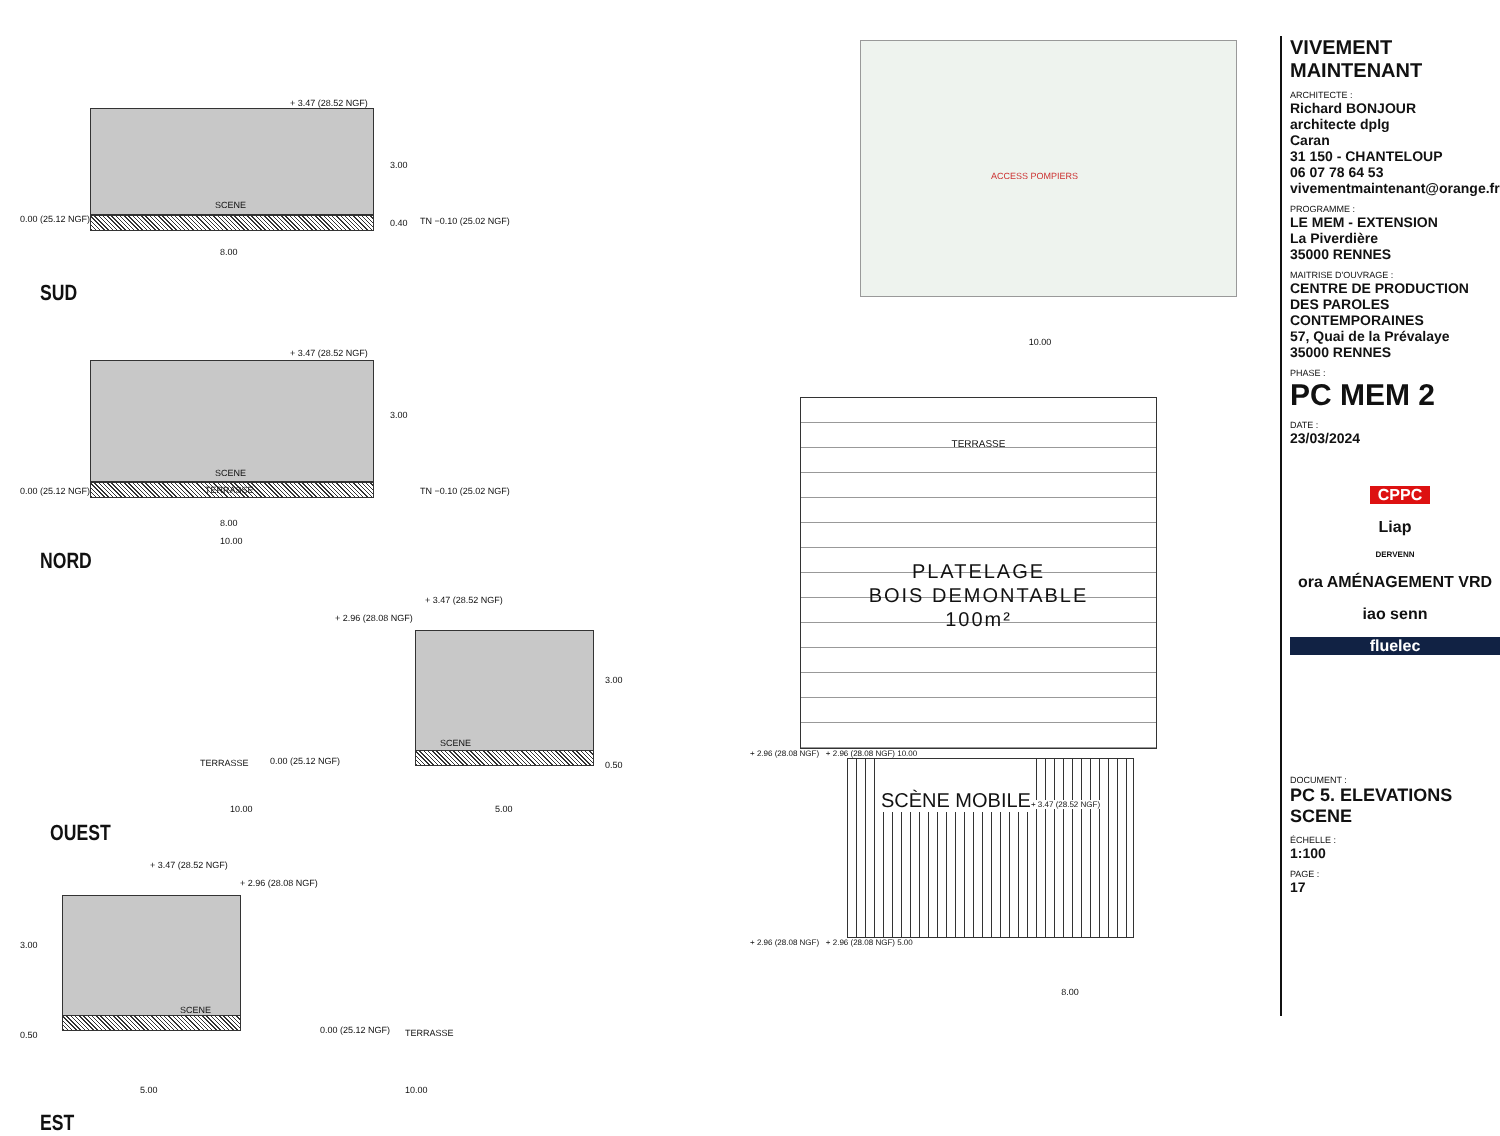+ 3.47 (28.52 NGF)
SCENE
0.00 (25.12 NGF)
3.00
0.40 TN −0.10 (25.02 NGF)
8.00
SUD
+ 3.47 (28.52 NGF)
SCENE
TERRASSE 0.00 (25.12 NGF)
3.00
TN −0.10 (25.02 NGF)
8.00
10.00
NORD
+ 3.47 (28.52 NGF)
+ 2.96 (28.08 NGF)
SCENE
TERRASSE 0.00 (25.12 NGF)
3.00
0.50
10.00 5.00
OUEST
+ 3.47 (28.52 NGF)
+ 2.96 (28.08 NGF)
SCENE
3.00
0.50 0.00 (25.12 NGF) TERRASSE
5.00 10.00
EST
ACCESS POMPIERS
10.00
TERRASSE
PLATELAGE
BOIS DEMONTABLE
100m²
+ 2.96 (28.08 NGF) + 2.96 (28.08 NGF) 10.00
SCÈNE MOBILE
+ 3.47 (28.52 NGF)
+ 2.96 (28.08 NGF) + 2.96 (28.08 NGF) 5.00
8.00
VIVEMENT MAINTENANT
ARCHITECTE :
Richard BONJOUR
architecte dplg
Caran
31 150 - CHANTELOUP
06 07 78 64 53
vivementmaintenant@orange.fr
PROGRAMME :
LE MEM - EXTENSION
La Piverdière
35000 RENNES
MAITRISE D'OUVRAGE :
CENTRE DE PRODUCTION DES PAROLES CONTEMPORAINES
57, Quai de la Prévalaye
35000 RENNES
PHASE :
PC MEM 2
DATE :
23/03/2024
CPPC
Liap
DERVENN
ora AMÉNAGEMENT VRD
iao senn
fluelec
DOCUMENT :
PC 5. ELEVATIONS SCENE
ÉCHELLE :
1:100
PAGE :
17